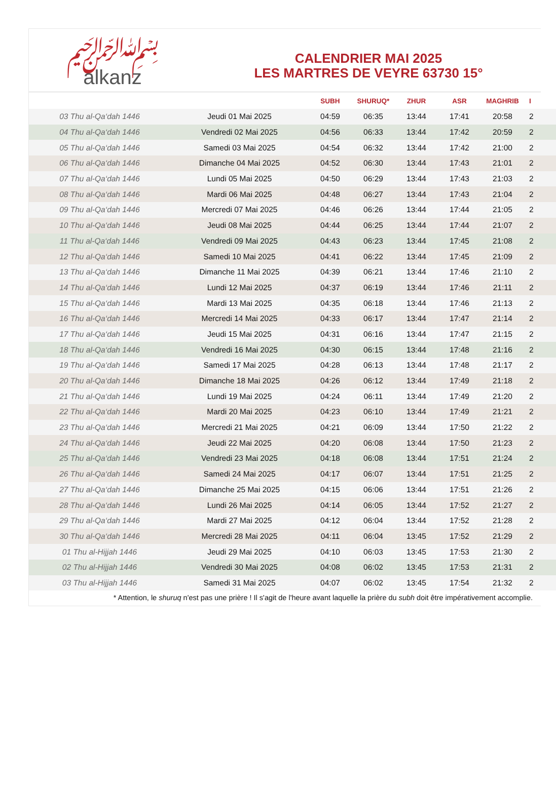﷽
alkanz
CALENDRIER MAI 2025
LES MARTRES DE VEYRE 63730 15°
| | | SUBH | SHURUQ* | ZHUR | ASR | MAGHRIB | I |
| --- | --- | --- | --- | --- | --- | --- | --- |
| 03 Thu al-Qa‘dah 1446 | Jeudi 01 Mai 2025 | 04:59 | 06:35 | 13:44 | 17:41 | 20:58 | 2 |
| 04 Thu al-Qa‘dah 1446 | Vendredi 02 Mai 2025 | 04:56 | 06:33 | 13:44 | 17:42 | 20:59 | 2 |
| 05 Thu al-Qa‘dah 1446 | Samedi 03 Mai 2025 | 04:54 | 06:32 | 13:44 | 17:42 | 21:00 | 2 |
| 06 Thu al-Qa‘dah 1446 | Dimanche 04 Mai 2025 | 04:52 | 06:30 | 13:44 | 17:43 | 21:01 | 2 |
| 07 Thu al-Qa‘dah 1446 | Lundi 05 Mai 2025 | 04:50 | 06:29 | 13:44 | 17:43 | 21:03 | 2 |
| 08 Thu al-Qa‘dah 1446 | Mardi 06 Mai 2025 | 04:48 | 06:27 | 13:44 | 17:43 | 21:04 | 2 |
| 09 Thu al-Qa‘dah 1446 | Mercredi 07 Mai 2025 | 04:46 | 06:26 | 13:44 | 17:44 | 21:05 | 2 |
| 10 Thu al-Qa‘dah 1446 | Jeudi 08 Mai 2025 | 04:44 | 06:25 | 13:44 | 17:44 | 21:07 | 2 |
| 11 Thu al-Qa‘dah 1446 | Vendredi 09 Mai 2025 | 04:43 | 06:23 | 13:44 | 17:45 | 21:08 | 2 |
| 12 Thu al-Qa‘dah 1446 | Samedi 10 Mai 2025 | 04:41 | 06:22 | 13:44 | 17:45 | 21:09 | 2 |
| 13 Thu al-Qa‘dah 1446 | Dimanche 11 Mai 2025 | 04:39 | 06:21 | 13:44 | 17:46 | 21:10 | 2 |
| 14 Thu al-Qa‘dah 1446 | Lundi 12 Mai 2025 | 04:37 | 06:19 | 13:44 | 17:46 | 21:11 | 2 |
| 15 Thu al-Qa‘dah 1446 | Mardi 13 Mai 2025 | 04:35 | 06:18 | 13:44 | 17:46 | 21:13 | 2 |
| 16 Thu al-Qa‘dah 1446 | Mercredi 14 Mai 2025 | 04:33 | 06:17 | 13:44 | 17:47 | 21:14 | 2 |
| 17 Thu al-Qa‘dah 1446 | Jeudi 15 Mai 2025 | 04:31 | 06:16 | 13:44 | 17:47 | 21:15 | 2 |
| 18 Thu al-Qa‘dah 1446 | Vendredi 16 Mai 2025 | 04:30 | 06:15 | 13:44 | 17:48 | 21:16 | 2 |
| 19 Thu al-Qa‘dah 1446 | Samedi 17 Mai 2025 | 04:28 | 06:13 | 13:44 | 17:48 | 21:17 | 2 |
| 20 Thu al-Qa‘dah 1446 | Dimanche 18 Mai 2025 | 04:26 | 06:12 | 13:44 | 17:49 | 21:18 | 2 |
| 21 Thu al-Qa‘dah 1446 | Lundi 19 Mai 2025 | 04:24 | 06:11 | 13:44 | 17:49 | 21:20 | 2 |
| 22 Thu al-Qa‘dah 1446 | Mardi 20 Mai 2025 | 04:23 | 06:10 | 13:44 | 17:49 | 21:21 | 2 |
| 23 Thu al-Qa‘dah 1446 | Mercredi 21 Mai 2025 | 04:21 | 06:09 | 13:44 | 17:50 | 21:22 | 2 |
| 24 Thu al-Qa‘dah 1446 | Jeudi 22 Mai 2025 | 04:20 | 06:08 | 13:44 | 17:50 | 21:23 | 2 |
| 25 Thu al-Qa‘dah 1446 | Vendredi 23 Mai 2025 | 04:18 | 06:08 | 13:44 | 17:51 | 21:24 | 2 |
| 26 Thu al-Qa‘dah 1446 | Samedi 24 Mai 2025 | 04:17 | 06:07 | 13:44 | 17:51 | 21:25 | 2 |
| 27 Thu al-Qa‘dah 1446 | Dimanche 25 Mai 2025 | 04:15 | 06:06 | 13:44 | 17:51 | 21:26 | 2 |
| 28 Thu al-Qa‘dah 1446 | Lundi 26 Mai 2025 | 04:14 | 06:05 | 13:44 | 17:52 | 21:27 | 2 |
| 29 Thu al-Qa‘dah 1446 | Mardi 27 Mai 2025 | 04:12 | 06:04 | 13:44 | 17:52 | 21:28 | 2 |
| 30 Thu al-Qa‘dah 1446 | Mercredi 28 Mai 2025 | 04:11 | 06:04 | 13:45 | 17:52 | 21:29 | 2 |
| 01 Thu al-Hijjah 1446 | Jeudi 29 Mai 2025 | 04:10 | 06:03 | 13:45 | 17:53 | 21:30 | 2 |
| 02 Thu al-Hijjah 1446 | Vendredi 30 Mai 2025 | 04:08 | 06:02 | 13:45 | 17:53 | 21:31 | 2 |
| 03 Thu al-Hijjah 1446 | Samedi 31 Mai 2025 | 04:07 | 06:02 | 13:45 | 17:54 | 21:32 | 2 |
* Attention, le shuruq n'est pas une prière ! Il s'agit de l'heure avant laquelle la prière du subh doit être impérativement accomplie.